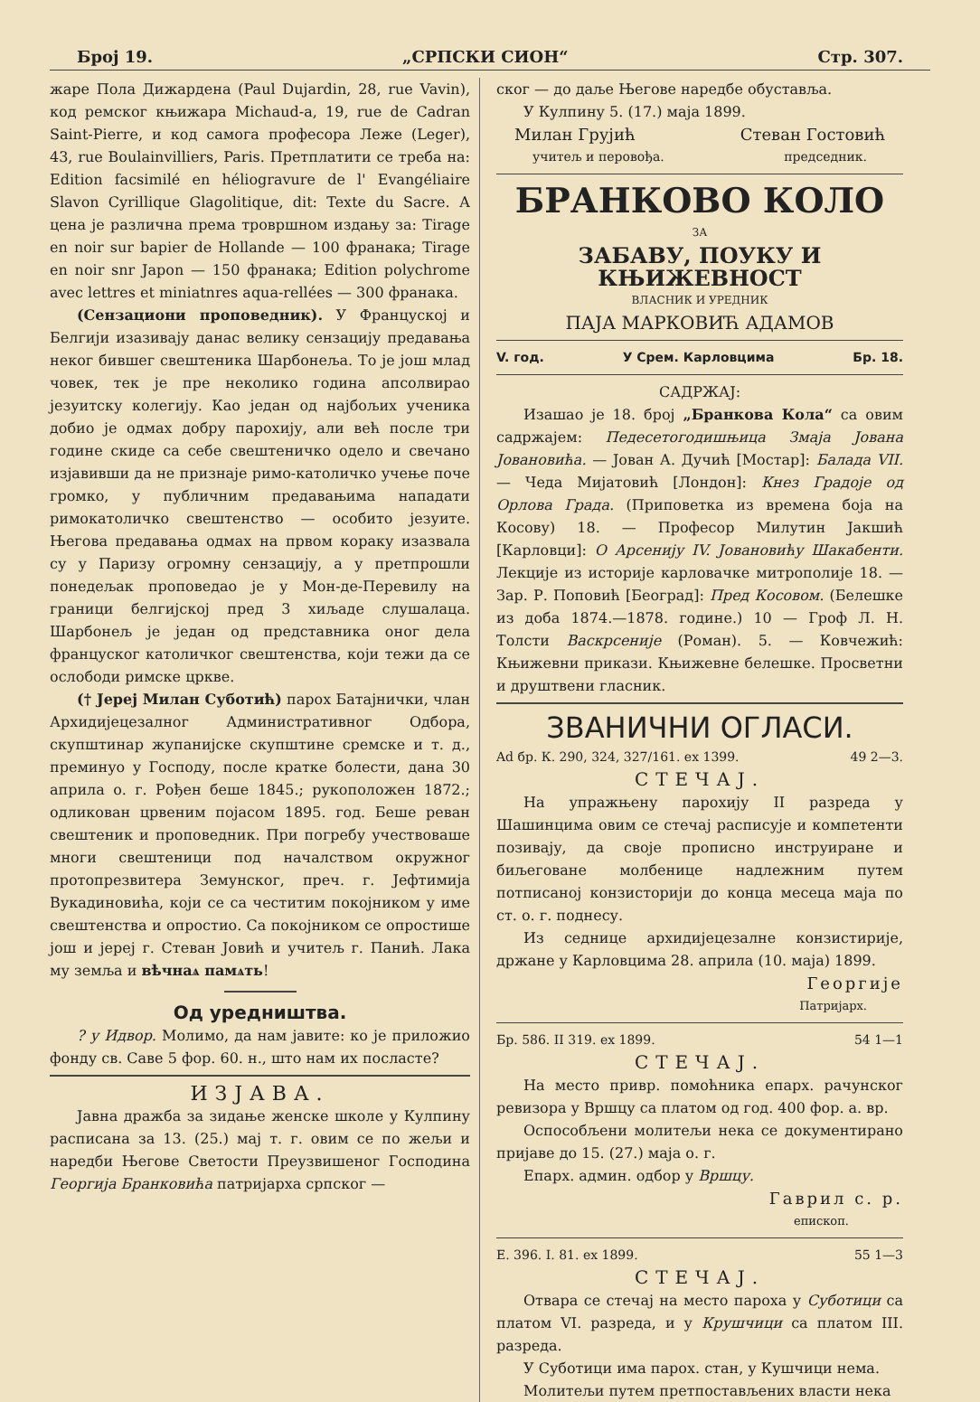Број 19. „СРПСКИ СИОН“Стр. 307.
жаре Пола Дижардена (Paul Dujardin, 28, rue Vavin), код ремског књижара Michaud-a, 19, rue de Cadran Saint-Pierre, и код самога професора Леже (Leger), 43, rue Boulainvilliers, Paris. Претплатити се треба на: Edition facsimilé en héliogravure de l' Evangéliaire Slavon Cyrillique Glagolitique, dit: Texte du Sacre. А цена је различна према тровршном издању за: Tirage en noir sur bapier de Hollande — 100 франака; Tirage en noir snr Japon — 150 франака; Edition polychrome avec lettres et miniatnres aqua-rellées — 300 франака.
(Сензациони проповедник). У Француској и Белгији изазивају данас велику сензацију предавања неког бившег свештеника Шарбонеља. То је још млад човек, тек је пре неколико година апсолвирао језуитску колегију. Као један од најбољих ученика добио је одмах добру парохију, али већ после три године скиде са себе свештеничко одело и свечано изјавивши да не признаје римо-католичко учење поче громко, у публичним предавањима нападати римокатоличко свештенство — особито језуите. Његова предавања одмах на првом кораку изазвала су у Паризу огромну сензацију, а у претпрошли понедељак проповедао је у Мон-де-Перевилу на граници белгијској пред 3 хиљаде слушалаца. Шарбонељ је један од представника оног дела француског католичког свештенства, који тежи да се ослободи римске цркве.
(† Јереј Милан Суботић) парох Батајнички, члан Архидијецезалног Административног Одбора, скупштинар жупанијске скупштине сремске и т. д., преминуо у Господу, после кратке болести, дана 30 априла о. г. Рођен беше 1845.; рукоположен 1872.; одликован црвеним појасом 1895. год. Беше реван свештеник и проповедник. При погребу учествоваше многи свештеници под началством окружног протопрезвитера Земунског, преч. г. Јефтимија Вукадиновића, који се са честитим покојником у име свештенства и опростио. Са покојником се опростише још и јереј г. Стеван Јовић и учитељ г. Панић. Лака му земља и вѣчнаѧ памѧть!
Од уредништва.
? у Идвор. Молимо, да нам јавите: ко је приложио фонду св. Саве 5 фор. 60. н., што нам их посласте?
ИЗЈАВА.
Јавна дражба за зидање женске школе у Кулпину расписана за 13. (25.) мај т. г. овим се по жељи и наредби Његове Светости Преузвишеног Господина Георгија Бранковића патријарха српског —
ског — до даље Његове наредбе обуставља.
У Кулпину 5. (17.) маја 1899.
Милан Грујић Стеван Гостовић
учитељ и перовођа. председник.
БРАНКОВО КОЛО
ЗА
ЗАБАВУ, ПОУКУ И КЊИЖЕВНОСТ
ВЛАСНИК И УРЕДНИК
ПАЈА МАРКОВИЋ АДАМОВ
V. год. У Срем. Карловцима Бр. 18.
САДРЖАЈ:
Изашао је 18. број „Бранкова Кола“ са овим садржајем: Педесетогодишњица Змаја Јована Јовановића. — Јован А. Дучић [Мостар]: Балада VII. — Чеда Мијатовић [Лондон]: Кнез Градоје од Орлова Града. (Приповетка из времена боја на Косову) 18. — Професор Милутин Јакшић [Карловци]: О Арсенију IV. Јовановићу Шакабенти. Лекције из историје карловачке митрополије 18. — Зар. Р. Поповић [Београд]: Пред Косовом. (Белешке из доба 1874.—1878. године.) 10 — Гроф Л. Н. Толсти Васкрсеније (Роман). 5. — Ковчежић: Књижевни прикази. Књижевне белешке. Просветни и друштвени гласник.
ЗВАНИЧНИ ОГЛАСИ.
Ad бр. К. 290, 324, 327/161. ex 1399. 49 2—3.
СТЕЧАЈ.
На упражњену парохију II разреда у Шашинцима овим се стечај расписује и компетенти позивају, да своје прописно инструиране и биљеговане молбенице надлежним путем потписаној конзисторији до конца месеца маја по ст. о. г. поднесу.
Из седнице архидијецезалне конзистирије, држане у Карловцима 28. априла (10. маја) 1899.
Георгије
Патријарх.
Бр. 586. II 319. ex 1899. 54 1—1
СТЕЧАЈ.
На место привр. помоћника епарх. рачунског ревизора у Вршцу са платом од год. 400 фор. а. вр.
Оспособљени молитељи нека се документирано пријаве до 15. (27.) маја о. г.
Епарх. админ. одбор у Вршцу.
Гаврил с. р.
епископ.
Е. 396. I. 81. ex 1899. 55 1—3
СТЕЧАЈ.
Отвара се стечај на место пароха у Суботици са платом VI. разреда, и у Крушчици са платом III. разреда.
У Суботици има парох. стан, у Кушчици нема.
Молитељи путем претпостављених власти нека